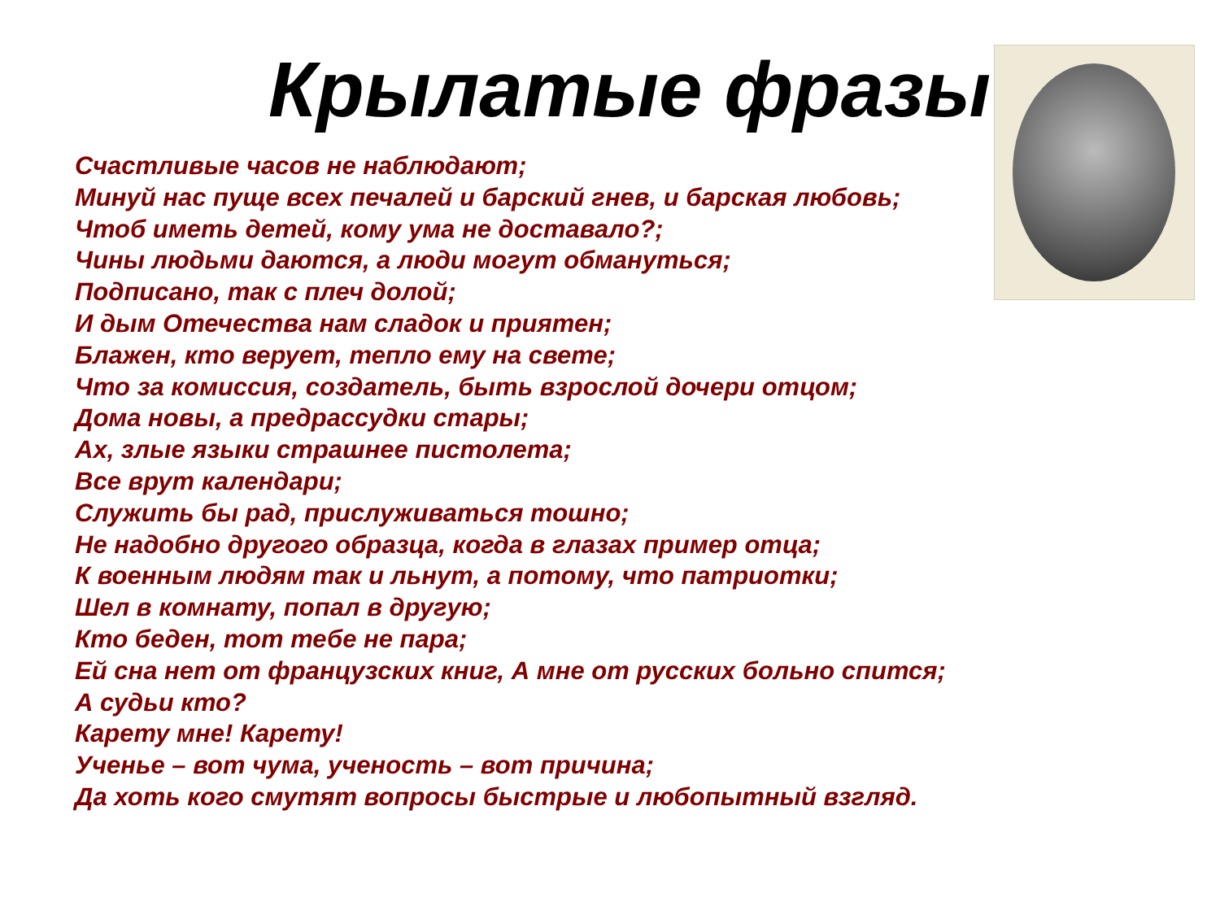Крылатые фразы
Счастливые часов не наблюдают;
Минуй нас пуще всех печалей и барский гнев, и барская любовь;
Чтоб иметь детей, кому ума не доставало?;
Чины людьми даются, а люди могут обмануться;
Подписано, так с плеч долой;
И дым Отечества нам сладок и приятен;
Блажен, кто верует, тепло ему на свете;
Что за комиссия, создатель, быть взрослой дочери отцом;
Дома новы, а предрассудки стары;
Ах, злые языки страшнее пистолета;
Все врут календари;
Служить бы рад, прислуживаться тошно;
Не надобно другого образца, когда в глазах пример отца;
К военным людям так и льнут, а потому, что патриотки;
Шел в комнату, попал в другую;
Кто беден, тот тебе не пара;
Ей сна нет от французских книг, А мне от русских больно спится;
А судьи кто?
Карету мне! Карету!
Ученье – вот чума, ученость – вот причина;
Да хоть кого смутят вопросы быстрые и любопытный взгляд.